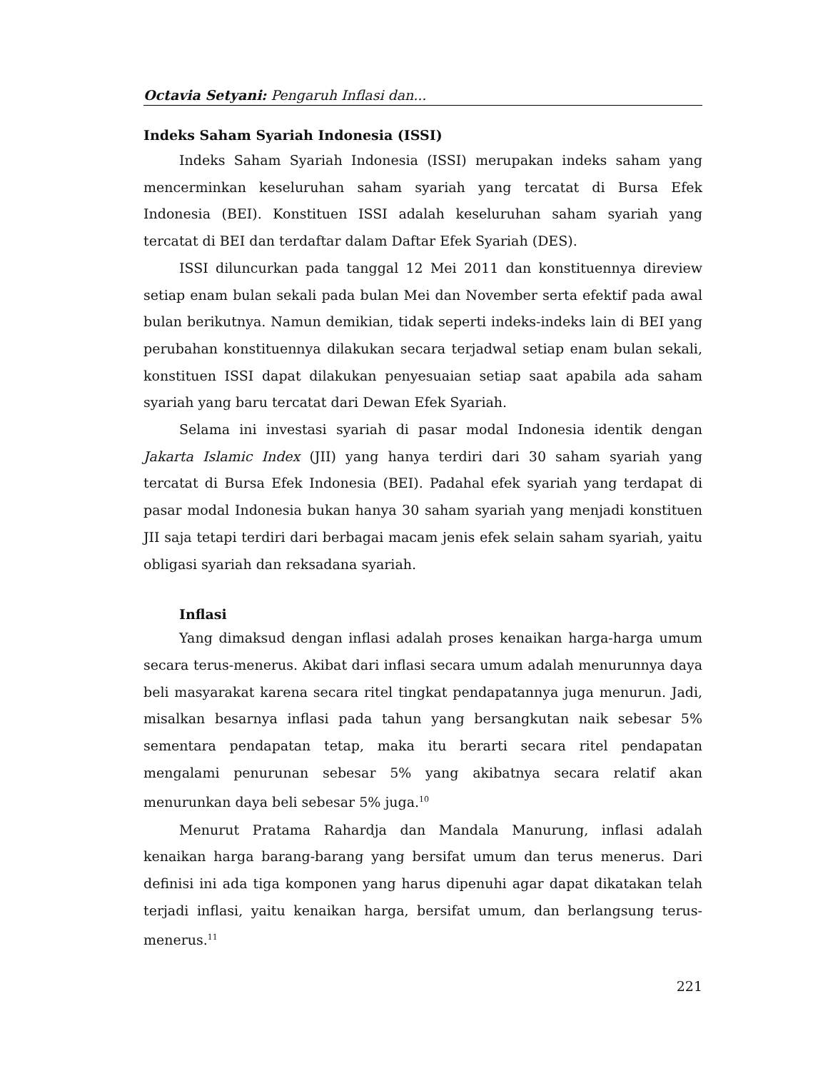Octavia Setyani: Pengaruh Inflasi dan...
Indeks Saham Syariah Indonesia (ISSI)
Indeks Saham Syariah Indonesia (ISSI) merupakan indeks saham yang mencerminkan keseluruhan saham syariah yang tercatat di Bursa Efek Indonesia (BEI). Konstituen ISSI adalah keseluruhan saham syariah yang tercatat di BEI dan terdaftar dalam Daftar Efek Syariah (DES).
ISSI diluncurkan pada tanggal 12 Mei 2011 dan konstituennya direview setiap enam bulan sekali pada bulan Mei dan November serta efektif pada awal bulan berikutnya. Namun demikian, tidak seperti indeks-indeks lain di BEI yang perubahan konstituennya dilakukan secara terjadwal setiap enam bulan sekali, konstituen ISSI dapat dilakukan penyesuaian setiap saat apabila ada saham syariah yang baru tercatat dari Dewan Efek Syariah.
Selama ini investasi syariah di pasar modal Indonesia identik dengan Jakarta Islamic Index (JII) yang hanya terdiri dari 30 saham syariah yang tercatat di Bursa Efek Indonesia (BEI). Padahal efek syariah yang terdapat di pasar modal Indonesia bukan hanya 30 saham syariah yang menjadi konstituen JII saja tetapi terdiri dari berbagai macam jenis efek selain saham syariah, yaitu obligasi syariah dan reksadana syariah.
Inflasi
Yang dimaksud dengan inflasi adalah proses kenaikan harga-harga umum secara terus-menerus. Akibat dari inflasi secara umum adalah menurunnya daya beli masyarakat karena secara ritel tingkat pendapatannya juga menurun. Jadi, misalkan besarnya inflasi pada tahun yang bersangkutan naik sebesar 5% sementara pendapatan tetap, maka itu berarti secara ritel pendapatan mengalami penurunan sebesar 5% yang akibatnya secara relatif akan menurunkan daya beli sebesar 5% juga.<sup>10</sup>
Menurut Pratama Rahardja dan Mandala Manurung, inflasi adalah kenaikan harga barang-barang yang bersifat umum dan terus menerus. Dari definisi ini ada tiga komponen yang harus dipenuhi agar dapat dikatakan telah terjadi inflasi, yaitu kenaikan harga, bersifat umum, dan berlangsung terus-menerus.<sup>11</sup>
221